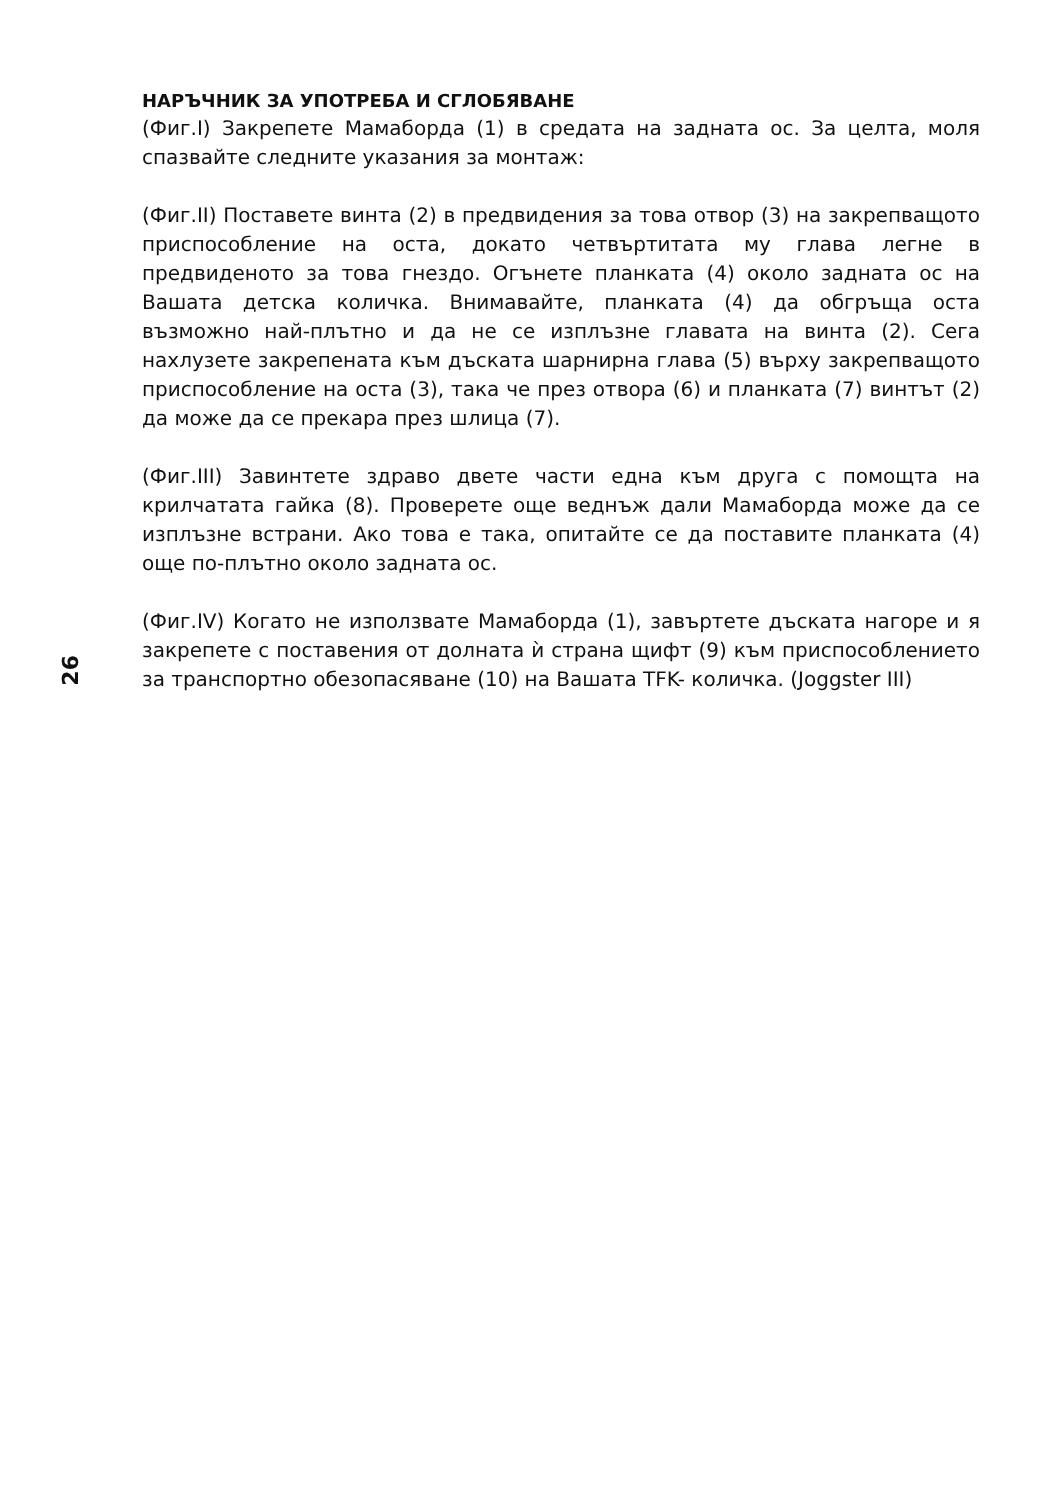НАРЪЧНИК ЗА УПОТРЕБА И СГЛОБЯВАНЕ
(Фиг.I) Закрепете Мамаборда (1) в средата на задната ос. За целта, моля спазвайте следните указания за монтаж:
(Фиг.II) Поставете винта (2) в предвидения за това отвор (3) на закрепващото приспособление на оста, докато четвъртитата му глава легне в предвиденото за това гнездо. Огънете планката (4) около задната ос на Вашата детска количка. Внимавайте, планката (4) да обгръща оста възможно най-плътно и да не се изплъзне главата на винта (2). Сега нахлузете закрепената към дъската шарнирна глава (5) върху закрепващото приспособление на оста (3), така че през отвора (6) и планката (7) винтът (2) да може да се прекара през шлица (7).
(Фиг.III) Завинтете здраво двете части една към друга с помощта на крилчатата гайка (8). Проверете още веднъж дали Мамаборда може да се изплъзне встрани. Ако това е така, опитайте се да поставите планката (4) още по-плътно около задната ос.
(Фиг.IV) Когато не използвате Мамаборда (1), завъртете дъската нагоре и я закрепете с поставения от долната ѝ страна щифт (9) към приспособлението за транспортно обезопасяване (10) на Вашата TFK- количка. (Joggster III)
26